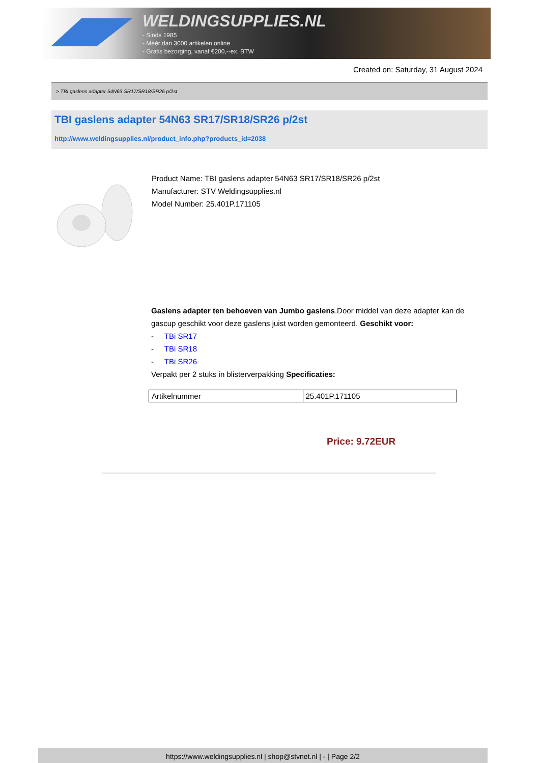WELDINGSUPPLIES.NL
- Sinds 1985
- Méér dan 3000 artikelen online
- Gratis bezorging, vanaf €200,--ex. BTW
Created on: Saturday, 31 August 2024
> TBI gaslens adapter 54N63 SR17/SR18/SR26 p/2st
TBI gaslens adapter 54N63 SR17/SR18/SR26 p/2st
http://www.weldingsupplies.nl/product_info.php?products_id=2038
Product Name: TBI gaslens adapter 54N63 SR17/SR18/SR26 p/2st
Manufacturer: STV Weldingsupplies.nl
Model Number: 25.401P.171105
Gaslens adapter ten behoeven van Jumbo gaslens.Door middel van deze adapter kan de gascup geschikt voor deze gaslens juist worden gemonteerd. Geschikt voor:
- TBi SR17
- TBi SR18
- TBi SR26
Verpakt per 2 stuks in blisterverpakking Specificaties:
| Artikelnummer | 25.401P.171105 |
Price: 9.72EUR
https://www.weldingsupplies.nl | shop@stvnet.nl | - | Page 2/2